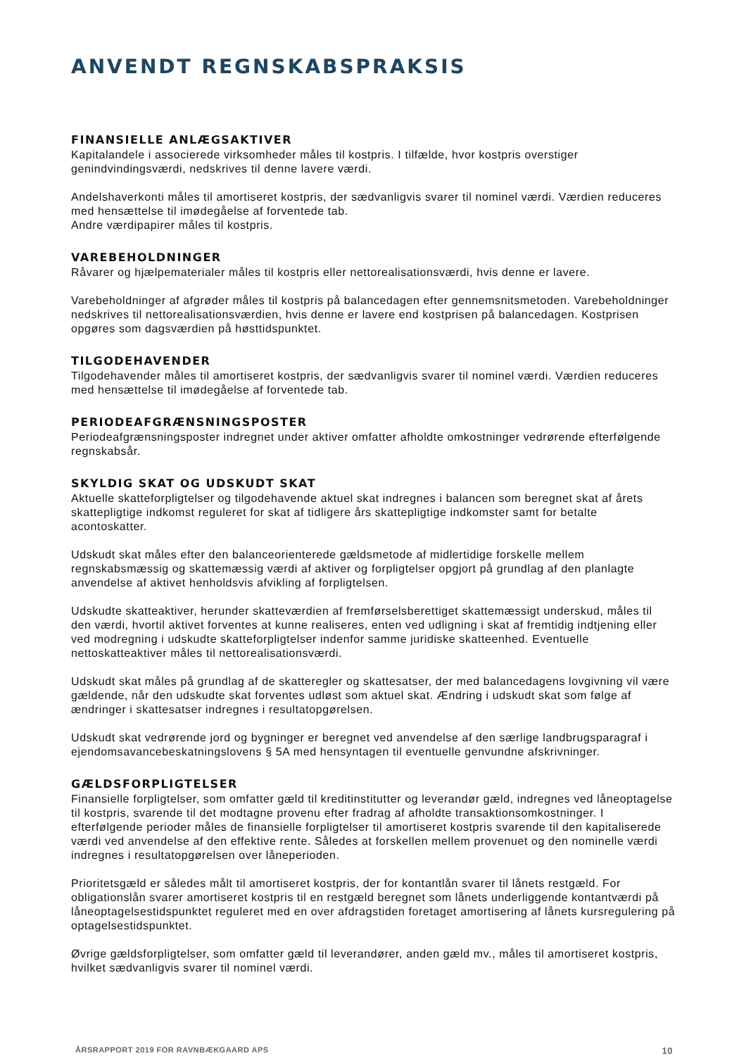ANVENDT REGNSKABSPRAKSIS
FINANSIELLE ANLÆGSAKTIVER
Kapitalandele i associerede virksomheder måles til kostpris. I tilfælde, hvor kostpris overstiger genindvindingsværdi, nedskrives til denne lavere værdi.
Andelshaverkonti måles til amortiseret kostpris, der sædvanligvis svarer til nominel værdi. Værdien reduceres med hensættelse til imødegåelse af forventede tab.
Andre værdipapirer måles til kostpris.
VAREBEHOLDNINGER
Råvarer og hjælpematerialer måles til kostpris eller nettorealisationsværdi, hvis denne er lavere.
Varebeholdninger af afgrøder måles til kostpris på balancedagen efter gennemsnitsmetoden. Varebeholdninger nedskrives til nettorealisationsværdien, hvis denne er lavere end kostprisen på balancedagen. Kostprisen opgøres som dagsværdien på høsttidspunktet.
TILGODEHAVENDER
Tilgodehavender måles til amortiseret kostpris, der sædvanligvis svarer til nominel værdi. Værdien reduceres med hensættelse til imødegåelse af forventede tab.
PERIODEAFGRÆNSNINGSPOSTER
Periodeafgrænsningsposter indregnet under aktiver omfatter afholdte omkostninger vedrørende efterfølgende regnskabsår.
SKYLDIG SKAT OG UDSKUDT SKAT
Aktuelle skatteforpligtelser og tilgodehavende aktuel skat indregnes i balancen som beregnet skat af årets skattepligtige indkomst reguleret for skat af tidligere års skattepligtige indkomster samt for betalte acontoskatter.
Udskudt skat måles efter den balanceorienterede gældsmetode af midlertidige forskelle mellem regnskabsmæssig og skattemæssig værdi af aktiver og forpligtelser opgjort på grundlag af den planlagte anvendelse af aktivet henholdsvis afvikling af forpligtelsen.
Udskudte skatteaktiver, herunder skatteværdien af fremførselsberettiget skattemæssigt underskud, måles til den værdi, hvortil aktivet forventes at kunne realiseres, enten ved udligning i skat af fremtidig indtjening eller ved modregning i udskudte skatteforpligtelser indenfor samme juridiske skatteenhed. Eventuelle nettoskatteaktiver måles til nettorealisationsværdi.
Udskudt skat måles på grundlag af de skatteregler og skattesatser, der med balancedagens lovgivning vil være gældende, når den udskudte skat forventes udløst som aktuel skat. Ændring i udskudt skat som følge af ændringer i skattesatser indregnes i resultatopgørelsen.
Udskudt skat vedrørende jord og bygninger er beregnet ved anvendelse af den særlige landbrugsparagraf i ejendomsavancebeskatningslovens § 5A med hensyntagen til eventuelle genvundne afskrivninger.
GÆLDSFORPLIGTELSER
Finansielle forpligtelser, som omfatter gæld til kreditinstitutter og leverandør gæld, indregnes ved låneoptagelse til kostpris, svarende til det modtagne provenu efter fradrag af afholdte transaktionsomkostninger. I efterfølgende perioder måles de finansielle forpligtelser til amortiseret kostpris svarende til den kapitaliserede værdi ved anvendelse af den effektive rente. Således at forskellen mellem provenuet og den nominelle værdi indregnes i resultatopgørelsen over låneperioden.
Prioritetsgæld er således målt til amortiseret kostpris, der for kontantlån svarer til lånets restgæld. For obligationslån svarer amortiseret kostpris til en restgæld beregnet som lånets underliggende kontantværdi på låneoptagelsestidspunktet reguleret med en over afdragstiden foretaget amortisering af lånets kursregulering på optagelsestidspunktet.
Øvrige gældsforpligtelser, som omfatter gæld til leverandører, anden gæld mv., måles til amortiseret kostpris, hvilket sædvanligvis svarer til nominel værdi.
ÅRSRAPPORT 2019 FOR RAVNBÆKGAARD APS 10